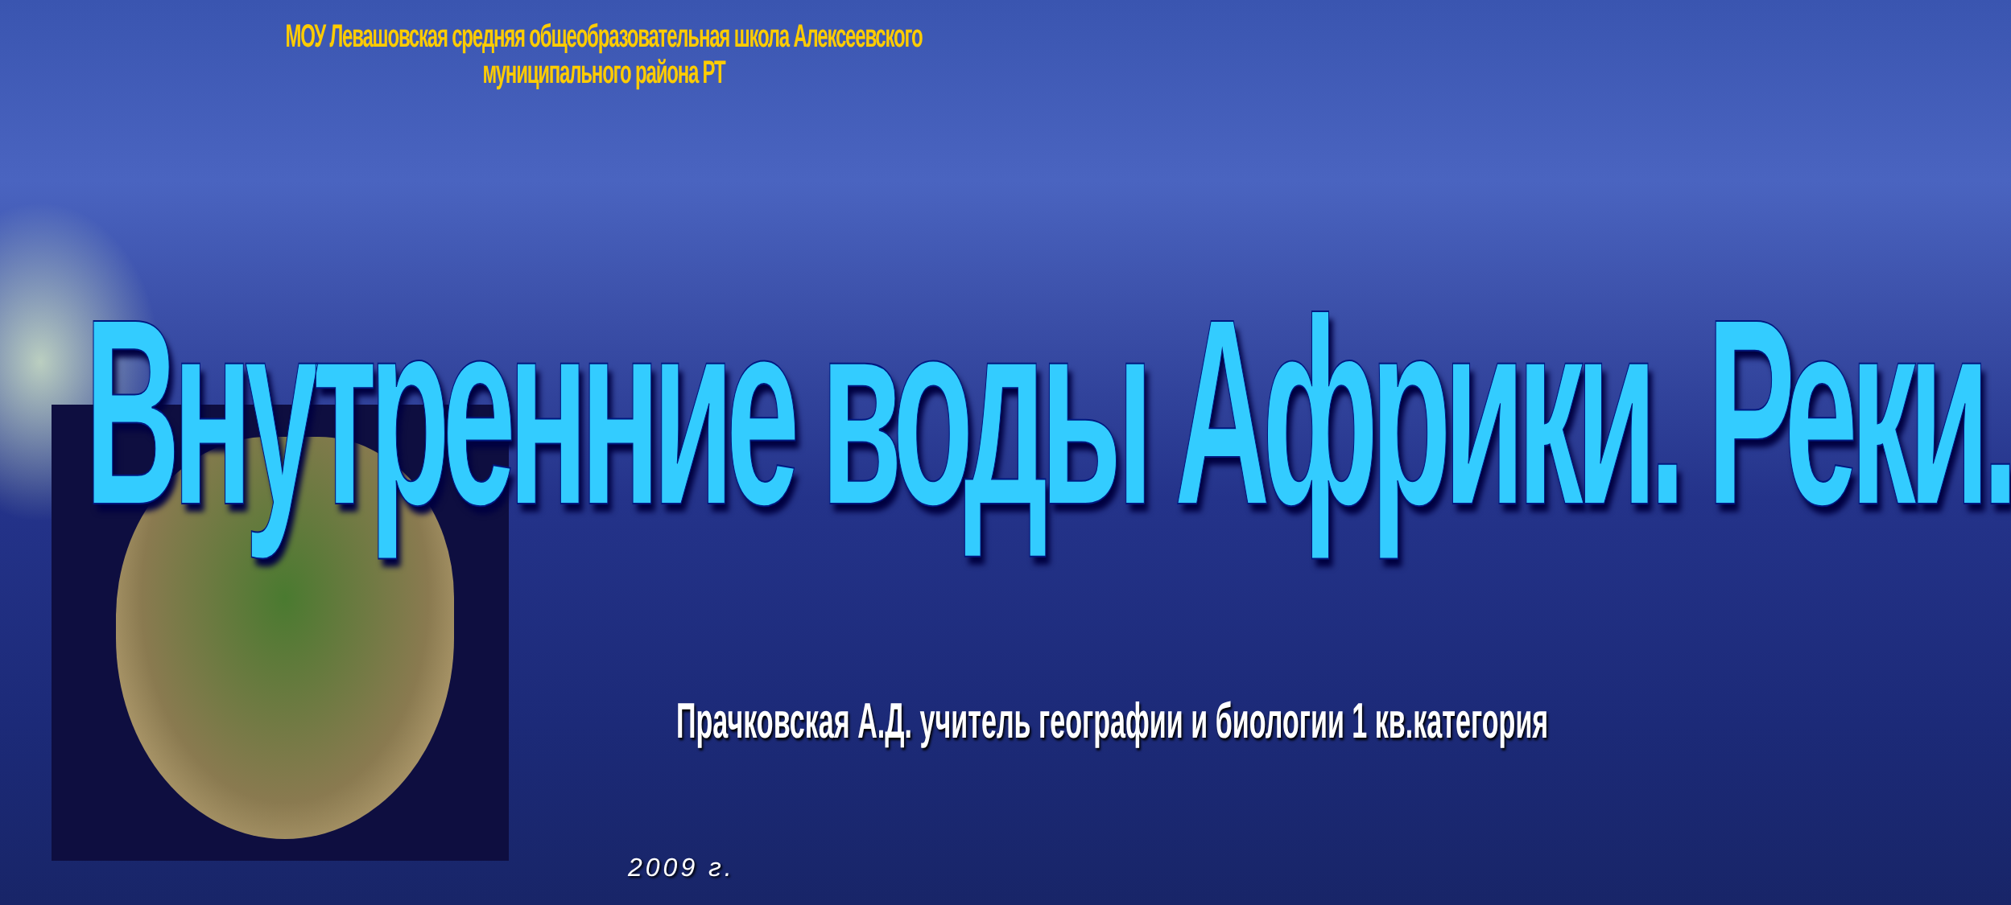МОУ Левашовская средняя общеобразовательная школа Алексеевского муниципального района РТ
Внутренние воды Африки. Реки.
Прачковская А.Д. учитель географии и биологии 1 кв.категория
2009 г.